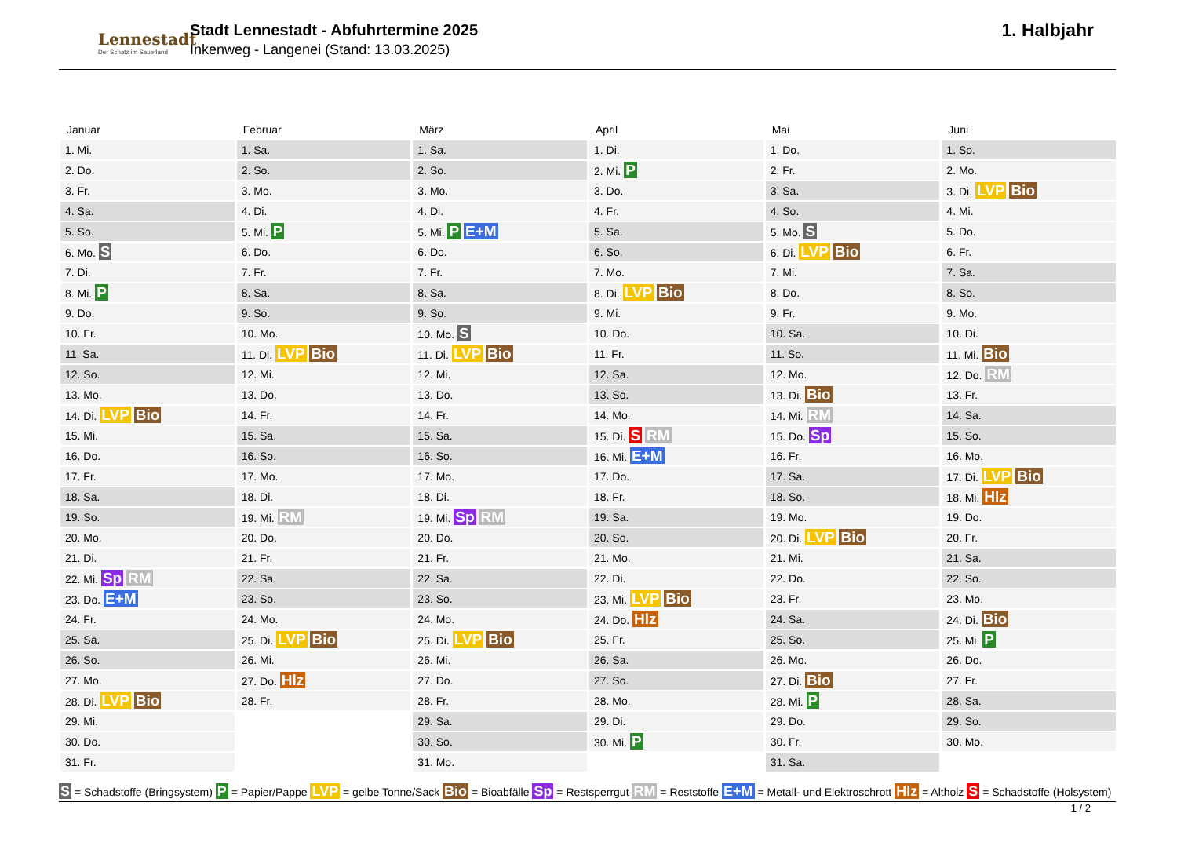Lennestadt
Der Schatz im Sauerland
Stadt Lennestadt - Abfuhrtermine 2025
Inkenweg - Langenei (Stand: 13.03.2025)
1. Halbjahr
Januar
| 1. Mi. |
| 2. Do. |
| 3. Fr. |
| 4. Sa. |
| 5. So. |
| 6. Mo. S |
| 7. Di. |
| 8. Mi. P |
| 9. Do. |
| 10. Fr. |
| 11. Sa. |
| 12. So. |
| 13. Mo. |
| 14. Di. LVP Bio |
| 15. Mi. |
| 16. Do. |
| 17. Fr. |
| 18. Sa. |
| 19. So. |
| 20. Mo. |
| 21. Di. |
| 22. Mi. Sp RM |
| 23. Do. E+M |
| 24. Fr. |
| 25. Sa. |
| 26. So. |
| 27. Mo. |
| 28. Di. LVP Bio |
| 29. Mi. |
| 30. Do. |
| 31. Fr. |
Februar
| 1. Sa. |
| 2. So. |
| 3. Mo. |
| 4. Di. |
| 5. Mi. P |
| 6. Do. |
| 7. Fr. |
| 8. Sa. |
| 9. So. |
| 10. Mo. |
| 11. Di. LVP Bio |
| 12. Mi. |
| 13. Do. |
| 14. Fr. |
| 15. Sa. |
| 16. So. |
| 17. Mo. |
| 18. Di. |
| 19. Mi. RM |
| 20. Do. |
| 21. Fr. |
| 22. Sa. |
| 23. So. |
| 24. Mo. |
| 25. Di. LVP Bio |
| 26. Mi. |
| 27. Do. Hlz |
| 28. Fr. |
März
| 1. Sa. |
| 2. So. |
| 3. Mo. |
| 4. Di. |
| 5. Mi. P E+M |
| 6. Do. |
| 7. Fr. |
| 8. Sa. |
| 9. So. |
| 10. Mo. S |
| 11. Di. LVP Bio |
| 12. Mi. |
| 13. Do. |
| 14. Fr. |
| 15. Sa. |
| 16. So. |
| 17. Mo. |
| 18. Di. |
| 19. Mi. Sp RM |
| 20. Do. |
| 21. Fr. |
| 22. Sa. |
| 23. So. |
| 24. Mo. |
| 25. Di. LVP Bio |
| 26. Mi. |
| 27. Do. |
| 28. Fr. |
| 29. Sa. |
| 30. So. |
| 31. Mo. |
April
| 1. Di. |
| 2. Mi. P |
| 3. Do. |
| 4. Fr. |
| 5. Sa. |
| 6. So. |
| 7. Mo. |
| 8. Di. LVP Bio |
| 9. Mi. |
| 10. Do. |
| 11. Fr. |
| 12. Sa. |
| 13. So. |
| 14. Mo. |
| 15. Di. S RM |
| 16. Mi. E+M |
| 17. Do. |
| 18. Fr. |
| 19. Sa. |
| 20. So. |
| 21. Mo. |
| 22. Di. |
| 23. Mi. LVP Bio |
| 24. Do. Hlz |
| 25. Fr. |
| 26. Sa. |
| 27. So. |
| 28. Mo. |
| 29. Di. |
| 30. Mi. P |
Mai
| 1. Do. |
| 2. Fr. |
| 3. Sa. |
| 4. So. |
| 5. Mo. S |
| 6. Di. LVP Bio |
| 7. Mi. |
| 8. Do. |
| 9. Fr. |
| 10. Sa. |
| 11. So. |
| 12. Mo. |
| 13. Di. Bio |
| 14. Mi. RM |
| 15. Do. Sp |
| 16. Fr. |
| 17. Sa. |
| 18. So. |
| 19. Mo. |
| 20. Di. LVP Bio |
| 21. Mi. |
| 22. Do. |
| 23. Fr. |
| 24. Sa. |
| 25. So. |
| 26. Mo. |
| 27. Di. Bio |
| 28. Mi. P |
| 29. Do. |
| 30. Fr. |
| 31. Sa. |
Juni
| 1. So. |
| 2. Mo. |
| 3. Di. LVP Bio |
| 4. Mi. |
| 5. Do. |
| 6. Fr. |
| 7. Sa. |
| 8. So. |
| 9. Mo. |
| 10. Di. |
| 11. Mi. Bio |
| 12. Do. RM |
| 13. Fr. |
| 14. Sa. |
| 15. So. |
| 16. Mo. |
| 17. Di. LVP Bio |
| 18. Mi. Hlz |
| 19. Do. |
| 20. Fr. |
| 21. Sa. |
| 22. So. |
| 23. Mo. |
| 24. Di. Bio |
| 25. Mi. P |
| 26. Do. |
| 27. Fr. |
| 28. Sa. |
| 29. So. |
| 30. Mo. |
S = Schadstoffe (Bringsystem) P = Papier/Pappe LVP = gelbe Tonne/Sack Bio = Bioabfälle Sp = Restsperrgut RM = Reststoffe E+M = Metall- und Elektroschrott Hlz = Altholz S = Schadstoffe (Holsystem)
1 / 2